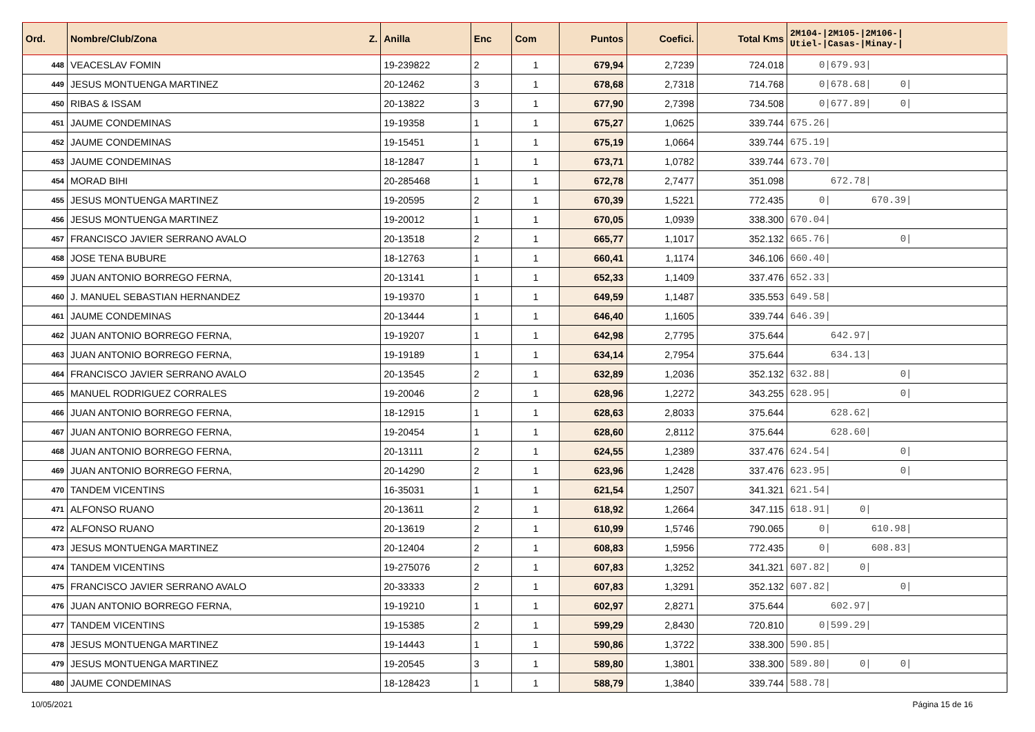| Ord. | Nombre/Club/Zona Z. | Anilla | Enc | Com | Puntos | Coefici. | Total Kms | 2M104-/2M105-/2M106-/ Utiel-/Casas-/Minay-/ |
| --- | --- | --- | --- | --- | --- | --- | --- | --- |
| 448 | VEACESLAV FOMIN | 19-239822 | 2 | 1 | 679,94 | 2,7239 | 724.018 | 0/679.93/ |
| 449 | JESUS MONTUENGA MARTINEZ | 20-12462 | 3 | 1 | 678,68 | 2,7318 | 714.768 | 0/678.68/ 0/ |
| 450 | RIBAS & ISSAM | 20-13822 | 3 | 1 | 677,90 | 2,7398 | 734.508 | 0/677.89/ 0/ |
| 451 | JAUME CONDEMINAS | 19-19358 | 1 | 1 | 675,27 | 1,0625 | 339.744 | 675.26/ |
| 452 | JAUME CONDEMINAS | 19-15451 | 1 | 1 | 675,19 | 1,0664 | 339.744 | 675.19/ |
| 453 | JAUME CONDEMINAS | 18-12847 | 1 | 1 | 673,71 | 1,0782 | 339.744 | 673.70/ |
| 454 | MORAD BIHI | 20-285468 | 1 | 1 | 672,78 | 2,7477 | 351.098 | 672.78/ |
| 455 | JESUS MONTUENGA MARTINEZ | 19-20595 | 2 | 1 | 670,39 | 1,5221 | 772.435 | 0/ 670.39/ |
| 456 | JESUS MONTUENGA MARTINEZ | 19-20012 | 1 | 1 | 670,05 | 1,0939 | 338.300 | 670.04/ |
| 457 | FRANCISCO JAVIER SERRANO AVALO | 20-13518 | 2 | 1 | 665,77 | 1,1017 | 352.132 | 665.76/ 0/ |
| 458 | JOSE TENA BUBURE | 18-12763 | 1 | 1 | 660,41 | 1,1174 | 346.106 | 660.40/ |
| 459 | JUAN ANTONIO BORREGO FERNA, | 20-13141 | 1 | 1 | 652,33 | 1,1409 | 337.476 | 652.33/ |
| 460 | J. MANUEL SEBASTIAN HERNANDEZ | 19-19370 | 1 | 1 | 649,59 | 1,1487 | 335.553 | 649.58/ |
| 461 | JAUME CONDEMINAS | 20-13444 | 1 | 1 | 646,40 | 1,1605 | 339.744 | 646.39/ |
| 462 | JUAN ANTONIO BORREGO FERNA, | 19-19207 | 1 | 1 | 642,98 | 2,7795 | 375.644 | 642.97/ |
| 463 | JUAN ANTONIO BORREGO FERNA, | 19-19189 | 1 | 1 | 634,14 | 2,7954 | 375.644 | 634.13/ |
| 464 | FRANCISCO JAVIER SERRANO AVALO | 20-13545 | 2 | 1 | 632,89 | 1,2036 | 352.132 | 632.88/ 0/ |
| 465 | MANUEL RODRIGUEZ CORRALES | 19-20046 | 2 | 1 | 628,96 | 1,2272 | 343.255 | 628.95/ 0/ |
| 466 | JUAN ANTONIO BORREGO FERNA, | 18-12915 | 1 | 1 | 628,63 | 2,8033 | 375.644 | 628.62/ |
| 467 | JUAN ANTONIO BORREGO FERNA, | 19-20454 | 1 | 1 | 628,60 | 2,8112 | 375.644 | 628.60/ |
| 468 | JUAN ANTONIO BORREGO FERNA, | 20-13111 | 2 | 1 | 624,55 | 1,2389 | 337.476 | 624.54/ 0/ |
| 469 | JUAN ANTONIO BORREGO FERNA, | 20-14290 | 2 | 1 | 623,96 | 1,2428 | 337.476 | 623.95/ 0/ |
| 470 | TANDEM VICENTINS | 16-35031 | 1 | 1 | 621,54 | 1,2507 | 341.321 | 621.54/ |
| 471 | ALFONSO RUANO | 20-13611 | 2 | 1 | 618,92 | 1,2664 | 347.115 | 618.91/ 0/ |
| 472 | ALFONSO RUANO | 20-13619 | 2 | 1 | 610,99 | 1,5746 | 790.065 | 0/ 610.98/ |
| 473 | JESUS MONTUENGA MARTINEZ | 20-12404 | 2 | 1 | 608,83 | 1,5956 | 772.435 | 0/ 608.83/ |
| 474 | TANDEM VICENTINS | 19-275076 | 2 | 1 | 607,83 | 1,3252 | 341.321 | 607.82/ 0/ |
| 475 | FRANCISCO JAVIER SERRANO AVALO | 20-33333 | 2 | 1 | 607,83 | 1,3291 | 352.132 | 607.82/ 0/ |
| 476 | JUAN ANTONIO BORREGO FERNA, | 19-19210 | 1 | 1 | 602,97 | 2,8271 | 375.644 | 602.97/ |
| 477 | TANDEM VICENTINS | 19-15385 | 2 | 1 | 599,29 | 2,8430 | 720.810 | 0/599.29/ |
| 478 | JESUS MONTUENGA MARTINEZ | 19-14443 | 1 | 1 | 590,86 | 1,3722 | 338.300 | 590.85/ |
| 479 | JESUS MONTUENGA MARTINEZ | 19-20545 | 3 | 1 | 589,80 | 1,3801 | 338.300 | 589.80/ 0/ 0/ |
| 480 | JAUME CONDEMINAS | 18-128423 | 1 | 1 | 588,79 | 1,3840 | 339.744 | 588.78/ |
10/05/2021 Página 15 de 16